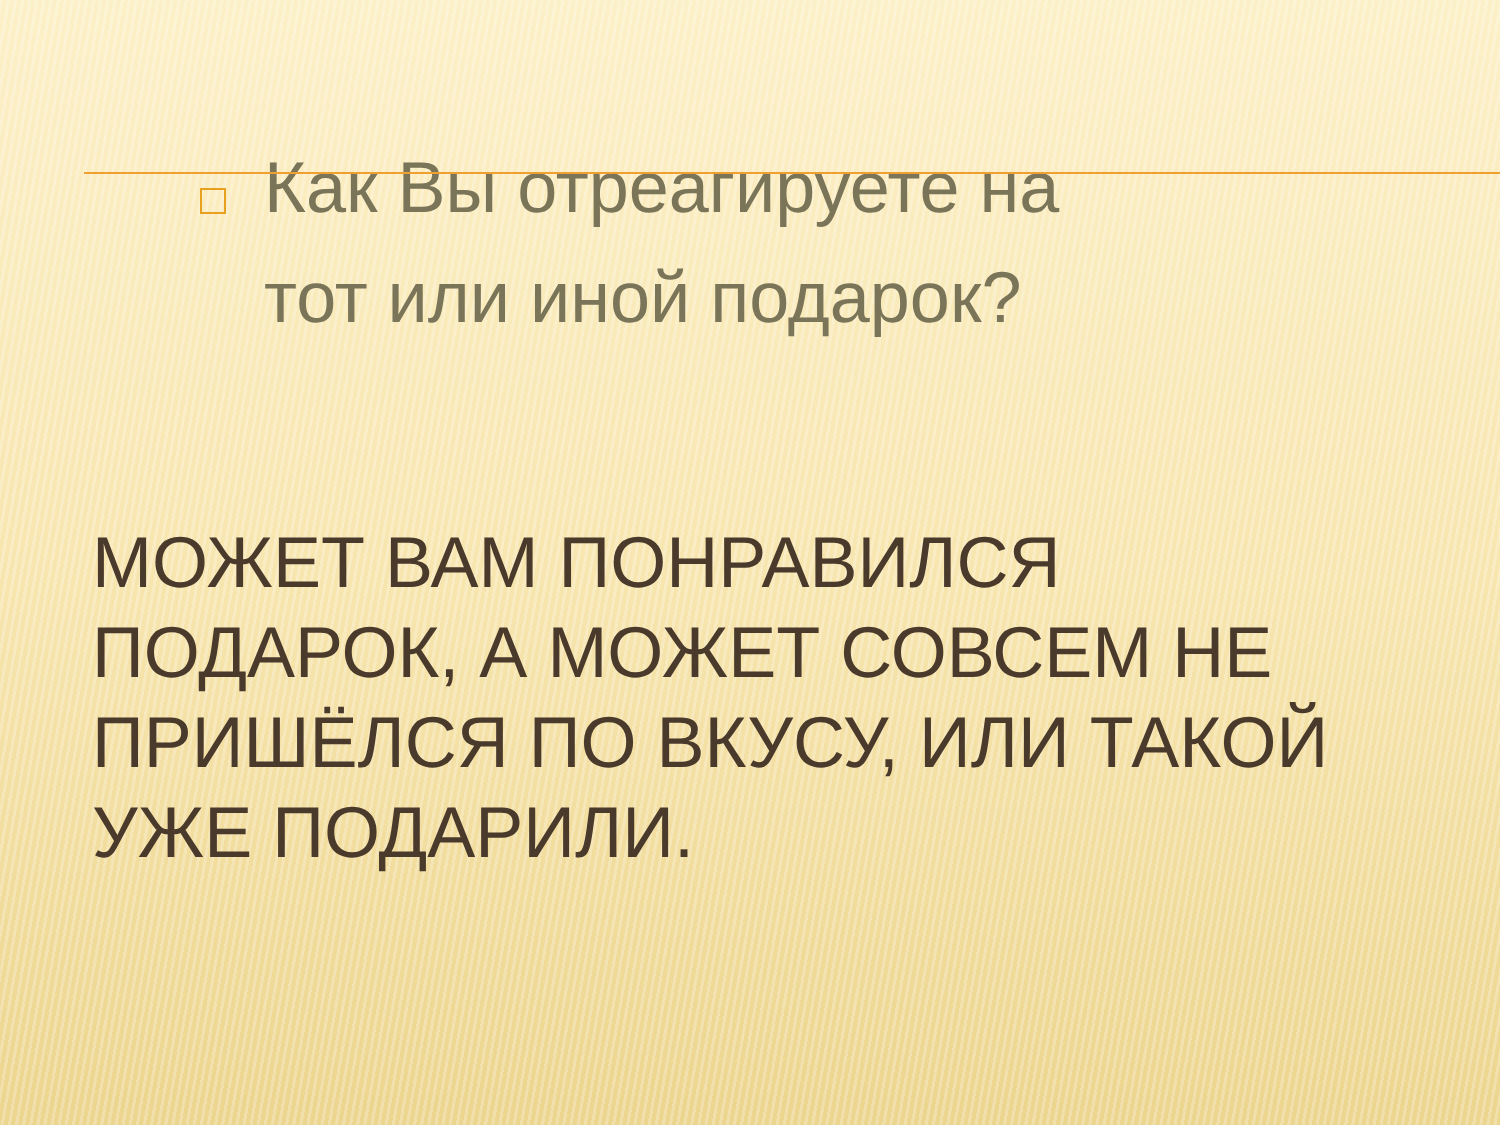Как Вы отреагируете на тот или иной подарок?
МОЖЕТ ВАМ ПОНРАВИЛСЯ ПОДАРОК, А МОЖЕТ СОВСЕМ НЕ ПРИШЁЛСЯ ПО ВКУСУ, ИЛИ ТАКОЙ УЖЕ ПОДАРИЛИ.